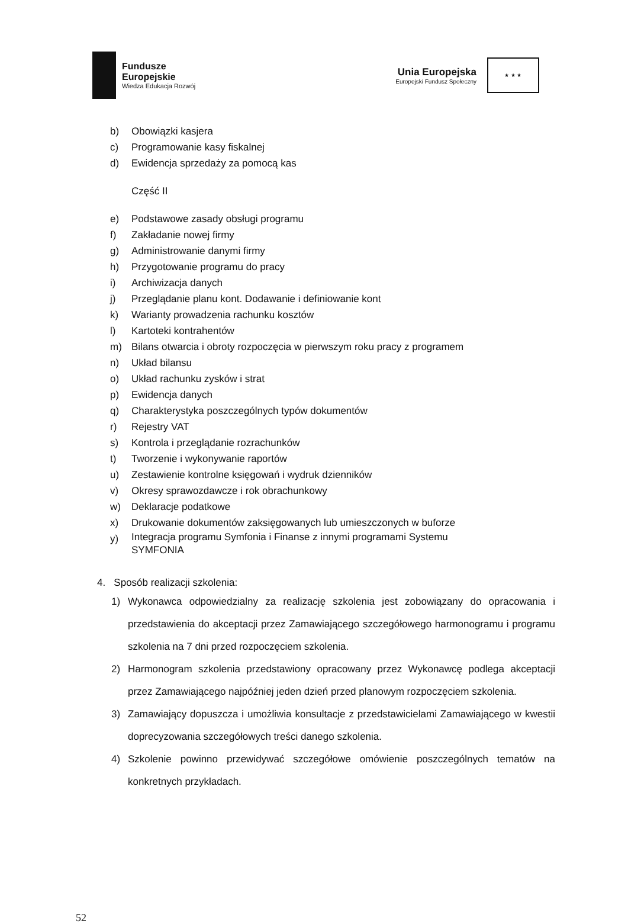Fundusze
Europejskie
Wiedza Edukacja Rozwój
Unia Europejska
Europejski Fundusz Społeczny
★ ★ ★
b) Obowiązki kasjera
c) Programowanie kasy fiskalnej
d) Ewidencja sprzedaży za pomocą kas
Część II
e) Podstawowe zasady obsługi programu
f) Zakładanie nowej firmy
g) Administrowanie danymi firmy
h) Przygotowanie programu do pracy
i) Archiwizacja danych
j) Przeglądanie planu kont. Dodawanie i definiowanie kont
k) Warianty prowadzenia rachunku kosztów
l) Kartoteki kontrahentów
m) Bilans otwarcia i obroty rozpoczęcia w pierwszym roku pracy z programem
n) Układ bilansu
o) Układ rachunku zysków i strat
p) Ewidencja danych
q) Charakterystyka poszczególnych typów dokumentów
r) Rejestry VAT
s) Kontrola i przeglądanie rozrachunków
t) Tworzenie i wykonywanie raportów
u) Zestawienie kontrolne księgowań i wydruk dzienników
v) Okresy sprawozdawcze i rok obrachunkowy
w) Deklaracje podatkowe
x) Drukowanie dokumentów zaksięgowanych lub umieszczonych w buforze
y) Integracja programu Symfonia i Finanse z innymi programami Systemu SYMFONIA
4. Sposób realizacji szkolenia:
1) Wykonawca odpowiedzialny za realizację szkolenia jest zobowiązany do opracowania i przedstawienia do akceptacji przez Zamawiającego szczegółowego harmonogramu i programu szkolenia na 7 dni przed rozpoczęciem szkolenia.
2) Harmonogram szkolenia przedstawiony opracowany przez Wykonawcę podlega akceptacji przez Zamawiającego najpóźniej jeden dzień przed planowym rozpoczęciem szkolenia.
3) Zamawiający dopuszcza i umożliwia konsultacje z przedstawicielami Zamawiającego w kwestii doprecyzowania szczegółowych treści danego szkolenia.
4) Szkolenie powinno przewidywać szczegółowe omówienie poszczególnych tematów na konkretnych przykładach.
52